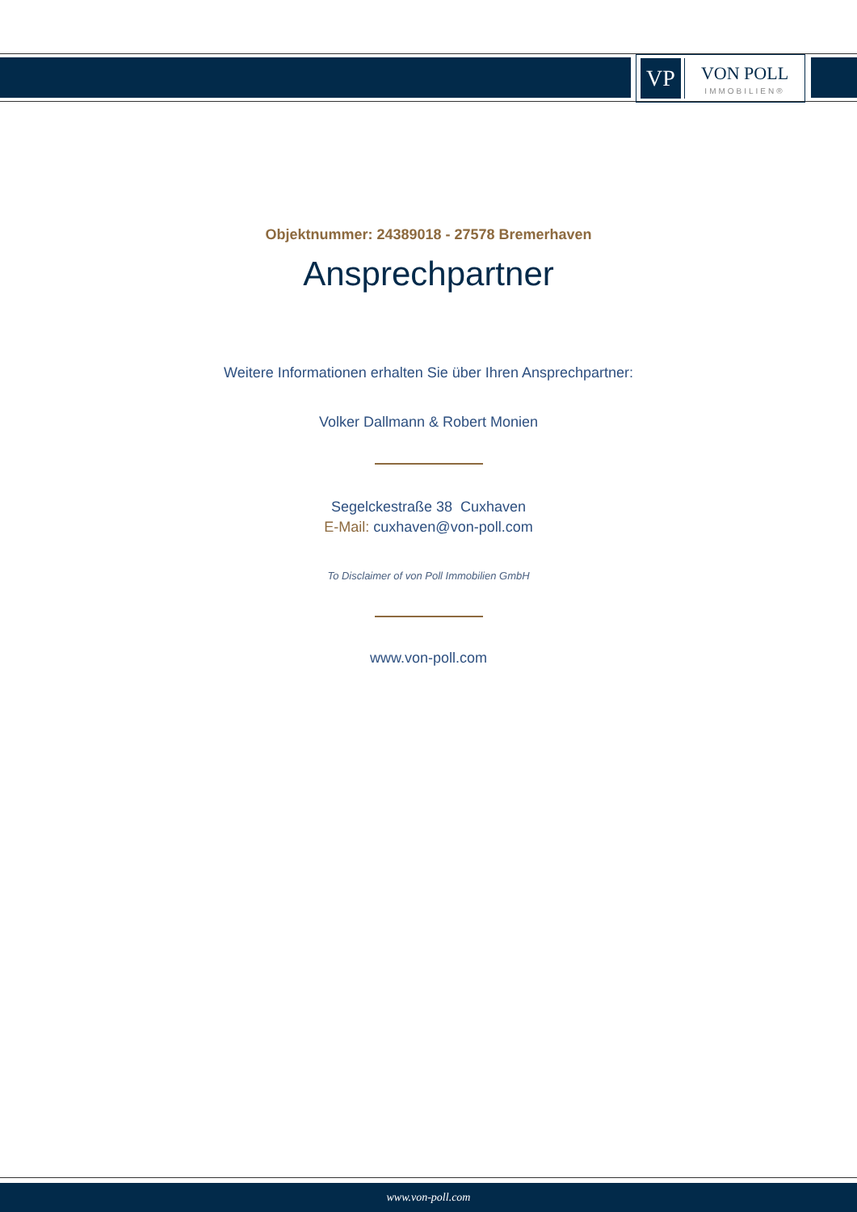VP
VON POLL
IMMOBILIEN®
Objektnummer: 24389018 - 27578 Bremerhaven
Ansprechpartner
Weitere Informationen erhalten Sie über Ihren Ansprechpartner:
Volker Dallmann & Robert Monien
Segelckestraße 38 Cuxhaven
E-Mail: cuxhaven@von-poll.com
To Disclaimer of von Poll Immobilien GmbH
www.von-poll.com
www.von-poll.com